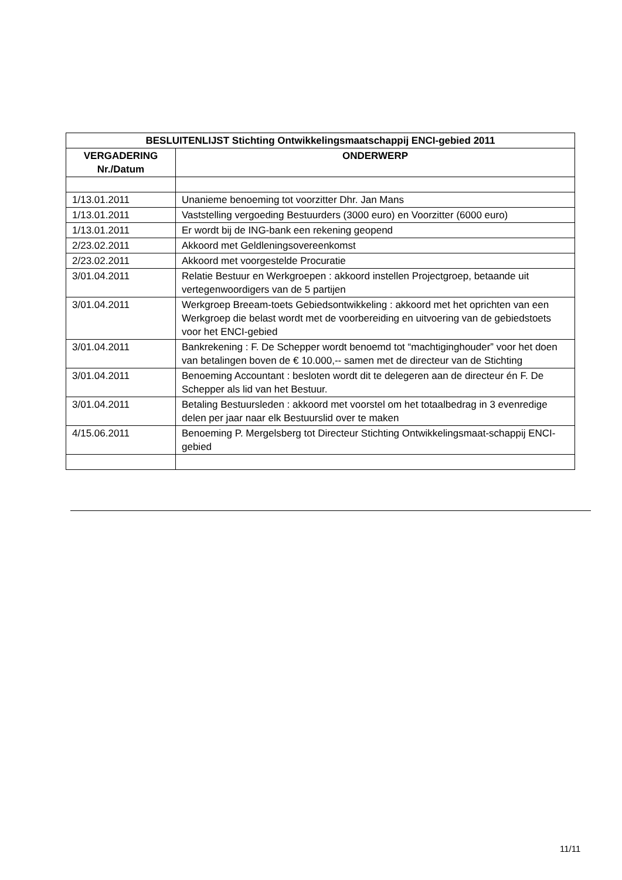| BESLUITENLIJST Stichting Ontwikkelingsmaatschappij ENCI-gebied 2011 | |
| --- | --- |
| VERGADERING Nr./Datum | ONDERWERP |
| 1/13.01.2011 | Unanieme benoeming tot voorzitter Dhr. Jan Mans |
| 1/13.01.2011 | Vaststelling vergoeding Bestuurders (3000 euro) en Voorzitter (6000 euro) |
| 1/13.01.2011 | Er wordt bij de ING-bank een rekening geopend |
| 2/23.02.2011 | Akkoord met Geldleningsovereenkomst |
| 2/23.02.2011 | Akkoord met voorgestelde Procuratie |
| 3/01.04.2011 | Relatie Bestuur en Werkgroepen : akkoord instellen Projectgroep, betaande uit vertegenwoordigers van de 5 partijen |
| 3/01.04.2011 | Werkgroep Breeam-toets Gebiedsontwikkeling : akkoord met het oprichten van een Werkgroep die belast wordt met de voorbereiding en uitvoering van de gebiedstoets voor het ENCI-gebied |
| 3/01.04.2011 | Bankrekening : F. De Schepper wordt benoemd tot “machtiginghouder” voor het doen van betalingen boven de € 10.000,-- samen met de directeur van de Stichting |
| 3/01.04.2011 | Benoeming Accountant : besloten wordt dit te delegeren aan de directeur én F. De Schepper als lid van het Bestuur. |
| 3/01.04.2011 | Betaling Bestuursleden : akkoord met voorstel om het totaalbedrag in 3 evenredige delen per jaar naar elk Bestuurslid over te maken |
| 4/15.06.2011 | Benoeming P. Mergelsberg tot Directeur Stichting Ontwikkelingsmaat-schappij ENCI-gebied |
11/11